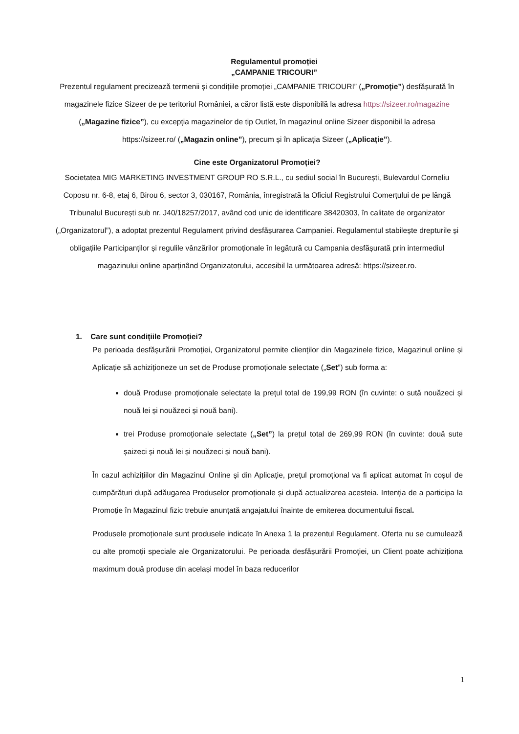Regulamentul promoției
„CAMPANIE TRICOURI”
Prezentul regulament precizează termenii și condițiile promoției „CAMPANIE TRICOURI” („Promoție”) desfășurată în magazinele fizice Sizeer de pe teritoriul României, a căror listă este disponibilă la adresa https://sizeer.ro/magazine („Magazine fizice”), cu excepția magazinelor de tip Outlet, în magazinul online Sizeer disponibil la adresa https://sizeer.ro/ („Magazin online”), precum și în aplicația Sizeer („Aplicație”).
Cine este Organizatorul Promoției?
Societatea MIG MARKETING INVESTMENT GROUP RO S.R.L., cu sediul social în București, Bulevardul Corneliu Coposu nr. 6-8, etaj 6, Birou 6, sector 3, 030167, România, înregistrată la Oficiul Registrului Comerțului de pe lângă Tribunalul București sub nr. J40/18257/2017, având cod unic de identificare 38420303, în calitate de organizator („Organizatorul”), a adoptat prezentul Regulament privind desfășurarea Campaniei. Regulamentul stabilește drepturile și obligațiile Participanților și regulile vânzărilor promoționale în legătură cu Campania desfășurată prin intermediul magazinului online aparținând Organizatorului, accesibil la următoarea adresă: https://sizeer.ro.
1. Care sunt condițiile Promoției?
Pe perioada desfășurării Promoției, Organizatorul permite clienților din Magazinele fizice, Magazinul online și Aplicație să achiziționeze un set de Produse promoționale selectate („Set”) sub forma a:
două Produse promoționale selectate la prețul total de 199,99 RON (în cuvinte: o sută nouăzeci și nouă lei și nouăzeci și nouă bani).
trei Produse promoționale selectate („Set”) la prețul total de 269,99 RON (în cuvinte: două sute șaizeci și nouă lei și nouăzeci și nouă bani).
În cazul achizițiilor din Magazinul Online și din Aplicație, prețul promoțional va fi aplicat automat în coșul de cumpărături după adăugarea Produselor promoționale și după actualizarea acesteia. Intenția de a participa la Promoție în Magazinul fizic trebuie anunțată angajatului înainte de emiterea documentului fiscal.
Produsele promoționale sunt produsele indicate în Anexa 1 la prezentul Regulament. Oferta nu se cumulează cu alte promoții speciale ale Organizatorului. Pe perioada desfășurării Promoției, un Client poate achiziționa maximum două produse din același model în baza reducerilor
1